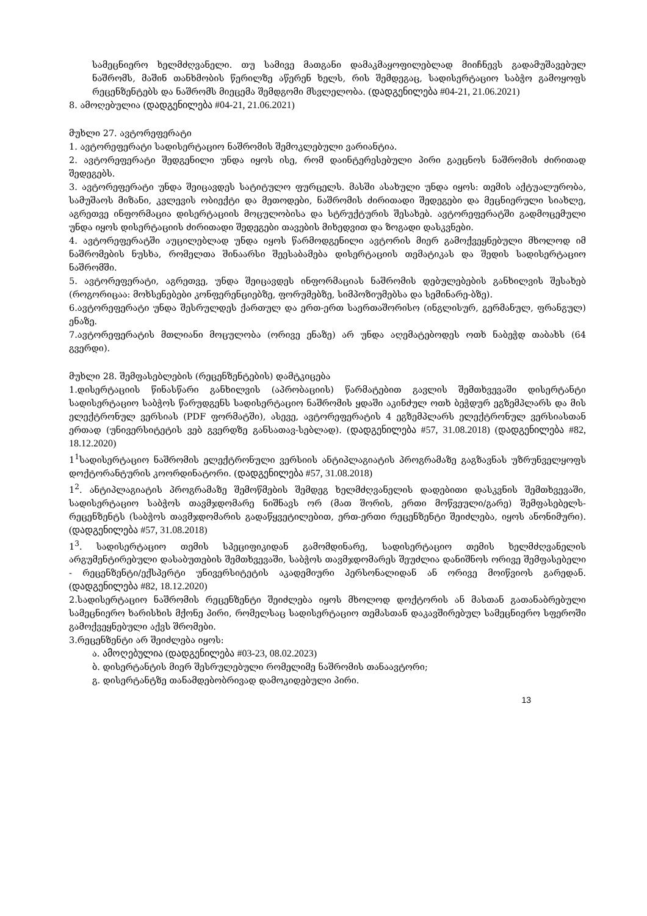სამეცნიერო ხელმძღვანელი. თუ სამივე მათგანი დამაკმაყოფილებლად მიიჩნევს გადამუშავებულ ნაშრომს, მაშინ თანხმობის წერილზე აწერენ ხელს, რის შემდეგაც, სადისერტაციო საბჭო გამოყოფს რეცენზენტებს და ნაშრომს მიეცემა შემდგომი მსვლელობა. (დადგენილება #04-21, 21.06.2021)
8. ამოღებულია (დადგენილება #04-21, 21.06.2021)
მუხლი 27. ავტორეფერატი
1. ავტორეფერატი სადისერტაციო ნაშრომის შემოკლებული ვარიანტია.
2. ავტორეფერატი შედგენილი უნდა იყოს ისე, რომ დაინტერესებული პირი გაეცნოს ნაშრომის ძირითად შედეგებს.
3. ავტორეფერატი უნდა შეიცავდეს სატიტულო ფურცელს. მასში ასახული უნდა იყოს: თემის აქტუალურობა, სამუშაოს მიზანი, კვლევის ობიექტი და მეთოდები, ნაშრომის ძირითადი შედეგები და მეცნიერული სიახლე, აგრეთვე ინფორმაცია დისერტაციის მოცულობისა და სტრუქტურის შესახებ. ავტორეფერატში გადმოცემული უნდა იყოს დისერტაციის ძირითადი შედეგები თავების მიხედვით და ზოგადი დასკვნები.
4. ავტორეფერატში აუცილებლად უნდა იყოს წარმოდგენილი ავტორის მიერ გამოქვეყნებული მხოლოდ იმ ნაშრომების ნუსხა, რომელთა შინაარსი შეესაბამება დისერტაციის თემატიკას და შედის სადისერტაციო ნაშრომში.
5. ავტორეფერატი, აგრეთვე, უნდა შეიცავდეს ინფორმაციას ნაშრომის დებულებების განხილვის შესახებ (როგორიცაა: მოხსენებები კონფერენციებზე, ფორუმებზე, სიმპოზიუმებსა და სემინარე-ბზე).
6.ავტორეფერატი უნდა შესრულდეს ქართულ და ერთ-ერთ საერთაშორისო (ინგლისურ, გერმანულ, ფრანგულ) ენაზე.
7.ავტორეფერატის მთლიანი მოცულობა (ორივე ენაზე) არ უნდა აღემატებოდეს ოთხ ნაბეჭდ თაბახს (64 გვერდი).
მუხლი 28. შემფასებლების (რეცენზენტების) დამტკიცება
1.დისერტაციის წინასწარი განხილვის (აპრობაციის) წარმატებით გავლის შემთხვევაში დისერტანტი სადისერტაციო საბჭოს წარუდგენს სადისერტაციო ნაშრომის ყდაში აკინძულ ოთხ ბეჭდურ ეგზემპლარს და მის ელექტრონულ ვერსიას (PDF ფორმატში), ასევე, ავტორეფერატის 4 ეგზემპლარს ელექტრონულ ვერსიასთან ერთად (უნივერსიტეტის ვებ გვერდზე განსათავ-სებლად). (დადგენილება #57, 31.08.2018) (დადგენილება #82, 18.12.2020)
1<sup>1</sup>სადისერტაციო ნაშრომის ელექტრონული ვერსიის ანტიპლაგიატის პროგრამაზე გაგზავნას უზრუნველყოფს დოქტორანტურის კოორდინატორი. (დადგენილება #57, 31.08.2018)
1<sup>2</sup>. ანტიპლაგიატის პროგრამაზე შემოწმების შემდეგ ხელმძღვანელის დადებითი დასკვნის შემთხვევაში, სადისერტაციო საბჭოს თავმჯდომარე ნიშნავს ორ (მათ შორის, ერთი მოწვეული/გარე) შემფასებელს-რეცენზენტს (საბჭოს თავმჯდომარის გადაწყვეტილებით, ერთ-ერთი რეცენზენტი შეიძლება, იყოს ანონიმური). (დადგენილება #57, 31.08.2018)
1<sup>3</sup>. სადისერტაციო თემის სპეციფიკიდან გამომდინარე, სადისერტაციო თემის ხელმძღვანელის არგუმენტირებული დასაბუთების შემთხვევაში, საბჭოს თავმჯდომარეს შეუძლია დანიშნოს ორივე შემფასებელი - რეცენზენტი/ექსპერტი უნივერსიტეტის აკადემიური პერსონალიდან ან ორივე მოიწვიოს გარედან. (დადგენილება #82, 18.12.2020)
2.სადისერტაციო ნაშრომის რეცენზენტი შეიძლება იყოს მხოლოდ დოქტორის ან მასთან გათანაბრებული სამეცნიერო ხარისხის მქონე პირი, რომელსაც სადისერტაციო თემასთან დაკავშირებულ სამეცნიერო სფეროში გამოქვეყნებული აქვს შრომები.
3.რეცენზენტი არ შეიძლება იყოს:
ა. ამოღებულია (დადგენილება #03-23, 08.02.2023)
ბ. დისერტანტის მიერ შესრულებული რომელიმე ნაშრომის თანაავტორი;
გ. დისერტანტზე თანამდებობრივად დამოკიდებული პირი.
13